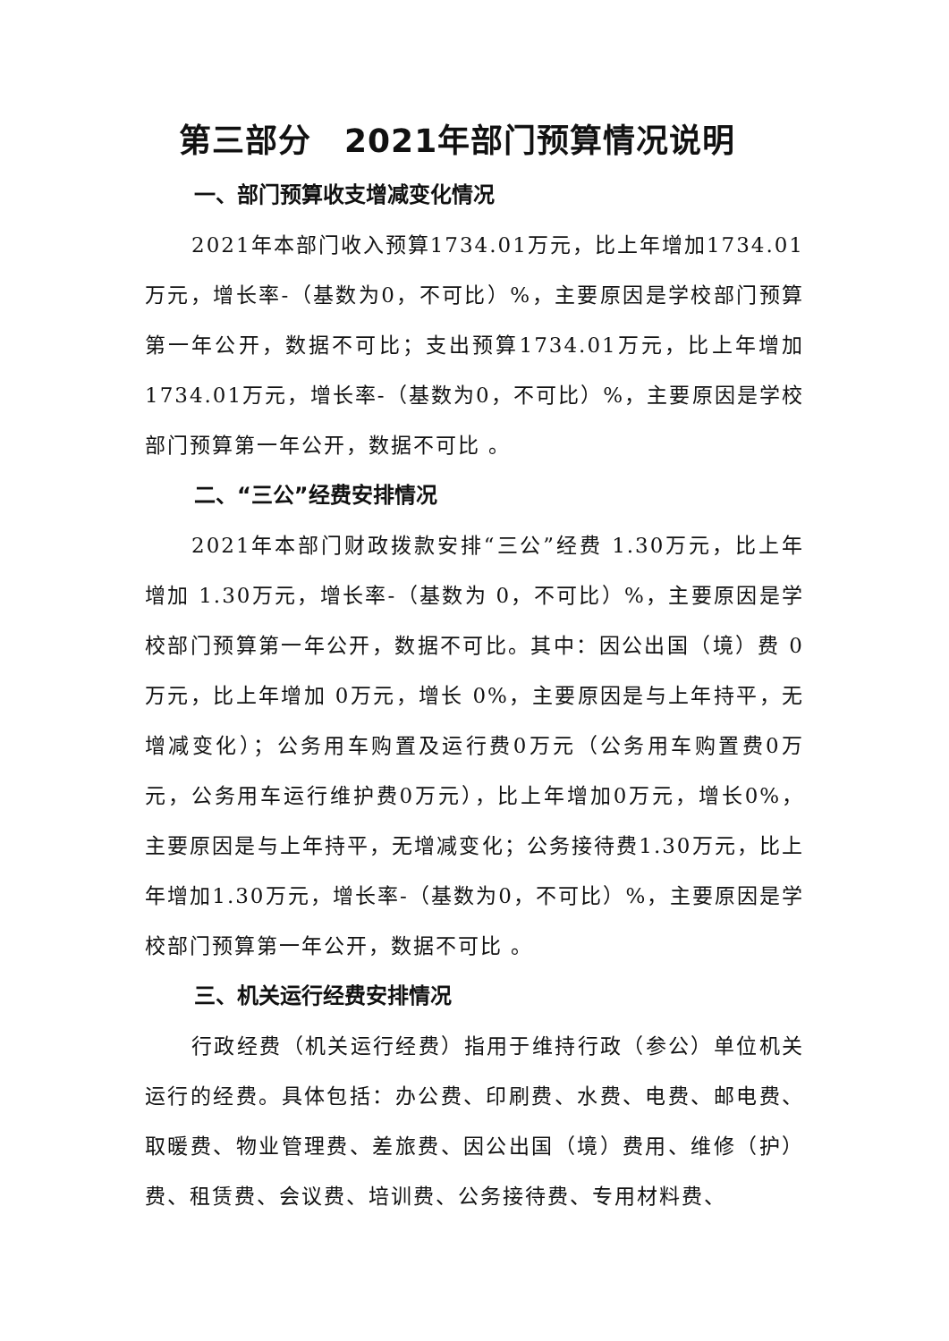第三部分　2021年部门预算情况说明
一、部门预算收支增减变化情况
2021年本部门收入预算1734.01万元，比上年增加1734.01万元，增长率-（基数为0，不可比）%，主要原因是学校部门预算第一年公开，数据不可比；支出预算1734.01万元，比上年增加1734.01万元，增长率-（基数为0，不可比）%，主要原因是学校部门预算第一年公开，数据不可比 。
二、“三公”经费安排情况
2021年本部门财政拨款安排“三公”经费 1.30万元，比上年增加 1.30万元，增长率-（基数为 0，不可比）%，主要原因是学校部门预算第一年公开，数据不可比。其中：因公出国（境）费 0万元，比上年增加 0万元，增长 0%，主要原因是与上年持平，无增减变化）；公务用车购置及运行费0万元（公务用车购置费0万元，公务用车运行维护费0万元），比上年增加0万元，增长0%，主要原因是与上年持平，无增减变化；公务接待费1.30万元，比上年增加1.30万元，增长率-（基数为0，不可比）%，主要原因是学校部门预算第一年公开，数据不可比 。
三、机关运行经费安排情况
行政经费（机关运行经费）指用于维持行政（参公）单位机关运行的经费。具体包括：办公费、印刷费、水费、电费、邮电费、取暖费、物业管理费、差旅费、因公出国（境）费用、维修（护）费、租赁费、会议费、培训费、公务接待费、专用材料费、